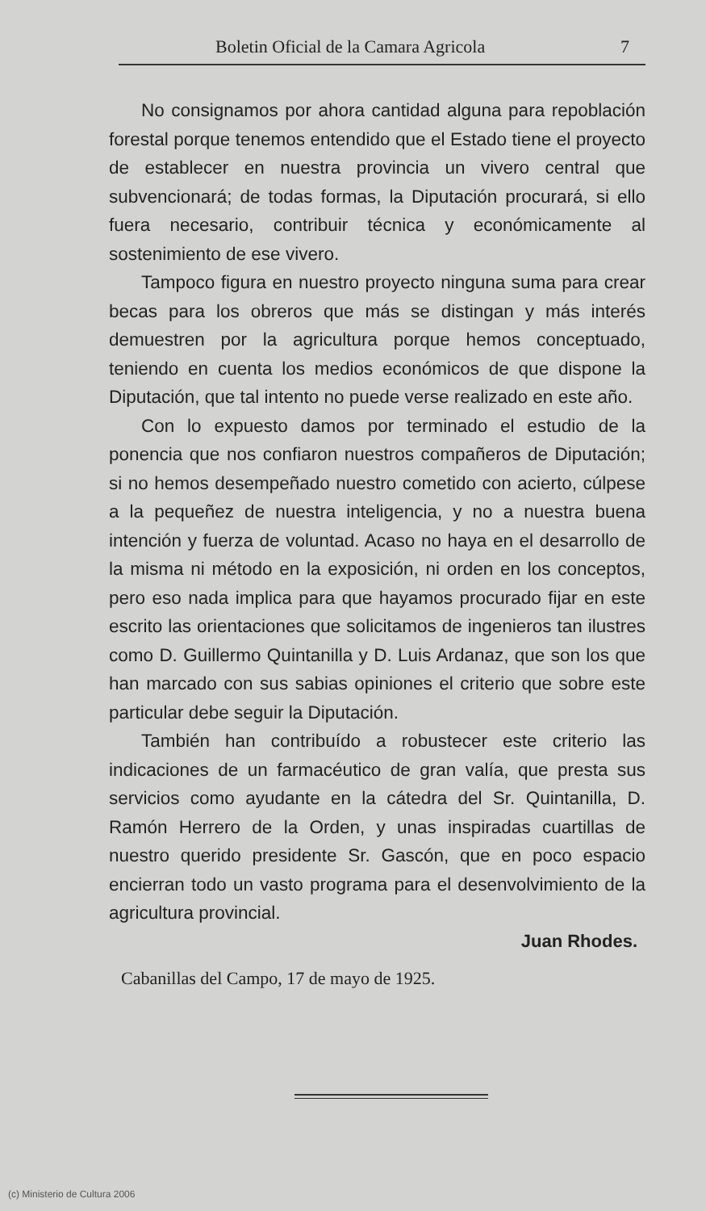Boletin Oficial de la Camara Agricola 7
No consignamos por ahora cantidad alguna para repoblación forestal porque tenemos entendido que el Estado tiene el proyecto de establecer en nuestra provincia un vivero central que subvencionará; de todas formas, la Diputación procurará, si ello fuera necesario, contribuir técnica y económicamente al sostenimiento de ese vivero.
Tampoco figura en nuestro proyecto ninguna suma para crear becas para los obreros que más se distingan y más interés demuestren por la agricultura porque hemos conceptuado, teniendo en cuenta los medios económicos de que dispone la Diputación, que tal intento no puede verse realizado en este año.
Con lo expuesto damos por terminado el estudio de la ponencia que nos confiaron nuestros compañeros de Diputación; si no hemos desempeñado nuestro cometido con acierto, cúlpese a la pequeñez de nuestra inteligencia, y no a nuestra buena intención y fuerza de voluntad. Acaso no haya en el desarrollo de la misma ni método en la exposición, ni orden en los conceptos, pero eso nada implica para que hayamos procurado fijar en este escrito las orientaciones que solicitamos de ingenieros tan ilustres como D. Guillermo Quintanilla y D. Luis Ardanaz, que son los que han marcado con sus sabias opiniones el criterio que sobre este particular debe seguir la Diputación.
También han contribuído a robustecer este criterio las indicaciones de un farmacéutico de gran valía, que presta sus servicios como ayudante en la cátedra del Sr. Quintanilla, D. Ramón Herrero de la Orden, y unas inspiradas cuartillas de nuestro querido presidente Sr. Gascón, que en poco espacio encierran todo un vasto programa para el desenvolvimiento de la agricultura provincial.
Juan Rhodes.
Cabanillas del Campo, 17 de mayo de 1925.
(c) Ministerio de Cultura 2006